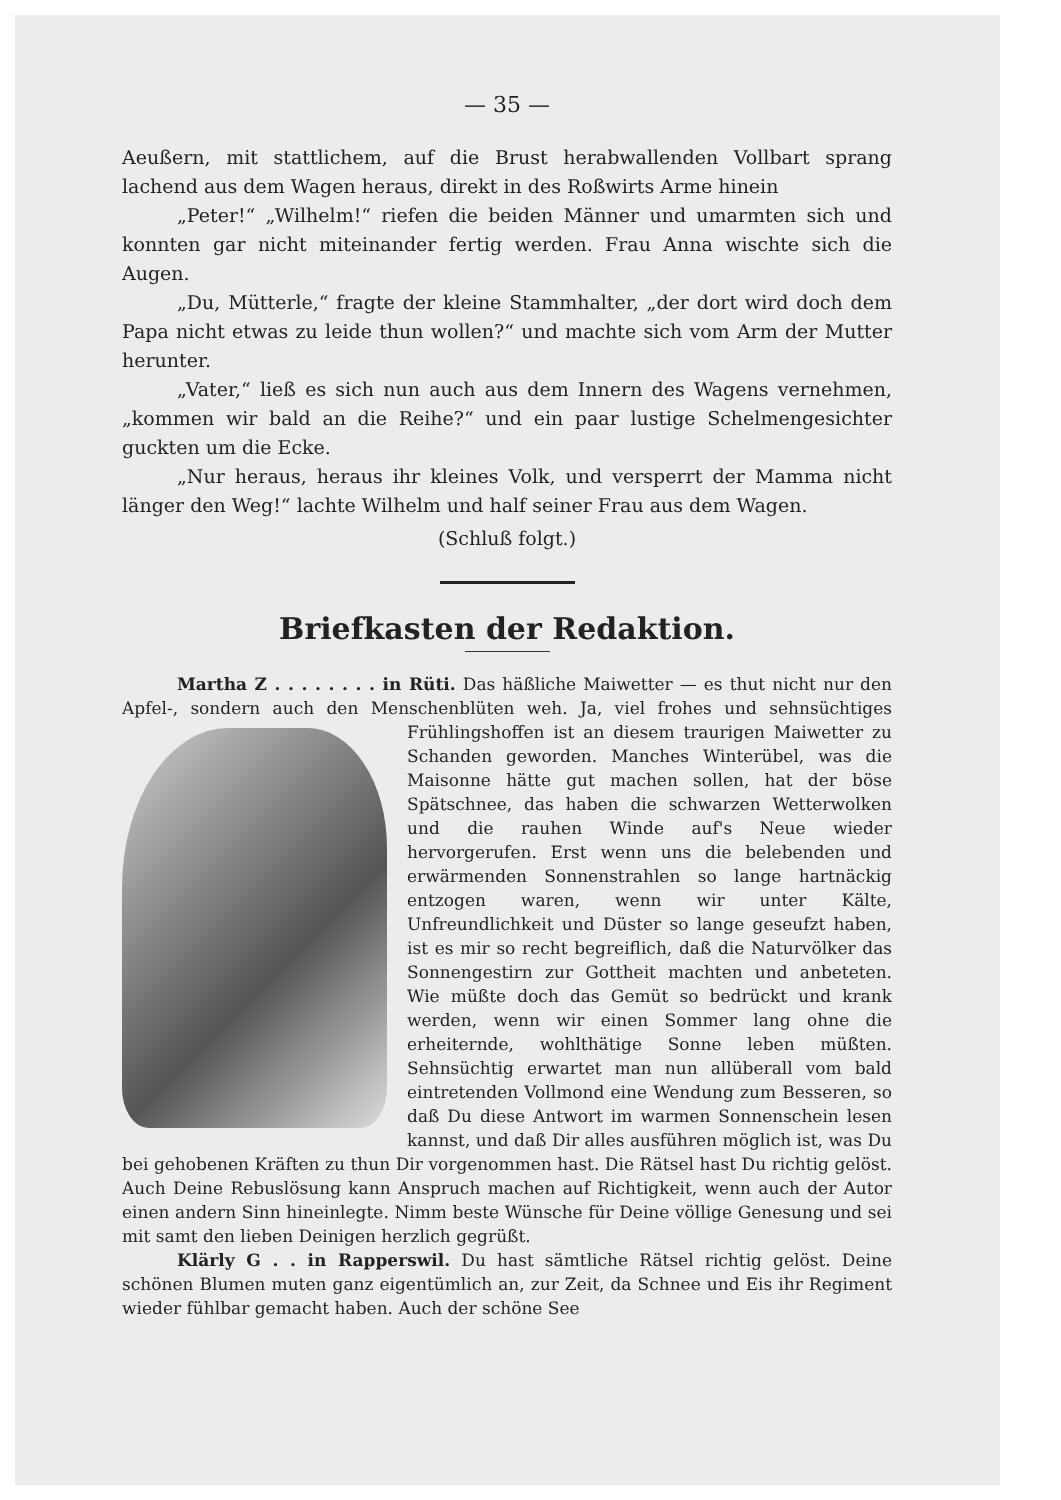— 35 —
Aeußern, mit stattlichem, auf die Brust herabwallenden Vollbart sprang lachend aus dem Wagen heraus, direkt in des Roßwirts Arme hinein
„Peter!“ „Wilhelm!“ riefen die beiden Männer und umarmten sich und konnten gar nicht miteinander fertig werden. Frau Anna wischte sich die Augen.
„Du, Mütterle,“ fragte der kleine Stammhalter, „der dort wird doch dem Papa nicht etwas zu leide thun wollen?“ und machte sich vom Arm der Mutter herunter.
„Vater,“ ließ es sich nun auch aus dem Innern des Wagens vernehmen, „kommen wir bald an die Reihe?“ und ein paar lustige Schelmengesichter guckten um die Ecke.
„Nur heraus, heraus ihr kleines Volk, und versperrt der Mamma nicht länger den Weg!“ lachte Wilhelm und half seiner Frau aus dem Wagen.
(Schluß folgt.)
Briefkasten der Redaktion.
Martha Z . . . . . . . . in Rüti. Das häßliche Maiwetter — es thut nicht nur den Apfel-, sondern auch den Menschenblüten weh. Ja, viel frohes und sehnsüchtiges Frühlingshoffen ist an diesem traurigen Maiwetter zu Schanden geworden. Manches Winterübel, was die Maisonne hätte gut machen sollen, hat der böse Spätschnee, das haben die schwarzen Wetterwolken und die rauhen Winde auf's Neue wieder hervorgerufen. Erst wenn uns die belebenden und erwärmenden Sonnenstrahlen so lange hartnäckig entzogen waren, wenn wir unter Kälte, Unfreundlichkeit und Düster so lange geseufzt haben, ist es mir so recht begreiflich, daß die Naturvölker das Sonnengestirn zur Gottheit machten und anbeteten. Wie müßte doch das Gemüt so bedrückt und krank werden, wenn wir einen Sommer lang ohne die erheiternde, wohlthätige Sonne leben müßten. Sehnsüchtig erwartet man nun allüberall vom bald eintretenden Vollmond eine Wendung zum Besseren, so daß Du diese Antwort im warmen Sonnenschein lesen kannst, und daß Dir alles ausführen möglich ist, was Du bei gehobenen Kräften zu thun Dir vorgenommen hast. Die Rätsel hast Du richtig gelöst. Auch Deine Rebuslösung kann Anspruch machen auf Richtigkeit, wenn auch der Autor einen andern Sinn hineinlegte. Nimm beste Wünsche für Deine völlige Genesung und sei mit samt den lieben Deinigen herzlich gegrüßt.
Klärly G . . in Rapperswil. Du hast sämtliche Rätsel richtig gelöst. Deine schönen Blumen muten ganz eigentümlich an, zur Zeit, da Schnee und Eis ihr Regiment wieder fühlbar gemacht haben. Auch der schöne See